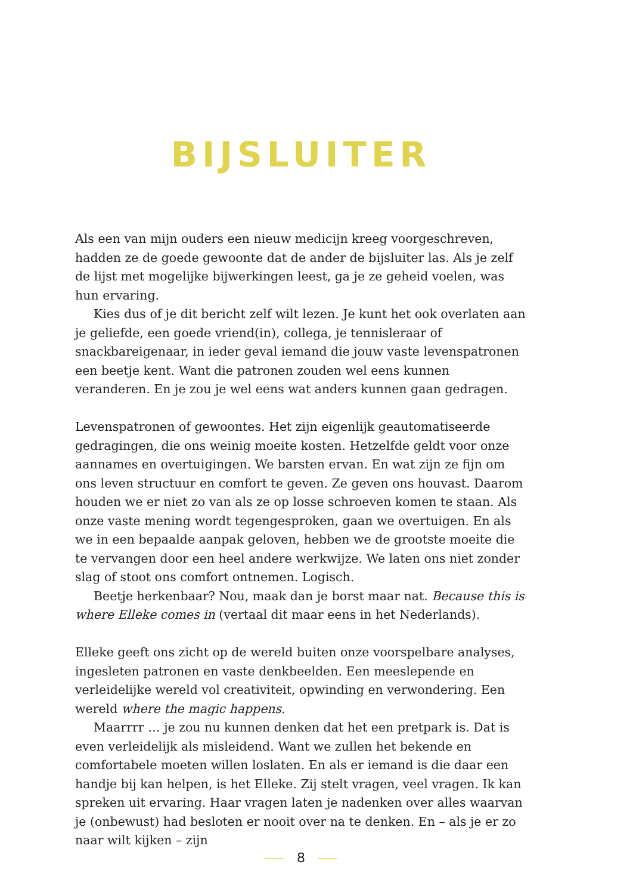BIJSLUITER
Als een van mijn ouders een nieuw medicijn kreeg voorgeschreven, hadden ze de goede gewoonte dat de ander de bijsluiter las. Als je zelf de lijst met mogelijke bijwerkingen leest, ga je ze geheid voelen, was hun ervaring.
Kies dus of je dit bericht zelf wilt lezen. Je kunt het ook overlaten aan je geliefde, een goede vriend(in), collega, je tennisleraar of snackbareigenaar, in ieder geval iemand die jouw vaste levenspatronen een beetje kent. Want die patronen zouden wel eens kunnen veranderen. En je zou je wel eens wat anders kunnen gaan gedragen.
Levenspatronen of gewoontes. Het zijn eigenlijk geautomatiseerde gedragingen, die ons weinig moeite kosten. Hetzelfde geldt voor onze aannames en overtuigingen. We barsten ervan. En wat zijn ze fijn om ons leven structuur en comfort te geven. Ze geven ons houvast. Daarom houden we er niet zo van als ze op losse schroeven komen te staan. Als onze vaste mening wordt tegengesproken, gaan we overtuigen. En als we in een bepaalde aanpak geloven, hebben we de grootste moeite die te vervangen door een heel andere werkwijze. We laten ons niet zonder slag of stoot ons comfort ontnemen. Logisch.
Beetje herkenbaar? Nou, maak dan je borst maar nat. Because this is where Elleke comes in (vertaal dit maar eens in het Nederlands).
Elleke geeft ons zicht op de wereld buiten onze voorspelbare analyses, ingesleten patronen en vaste denkbeelden. Een meeslepende en verleidelijke wereld vol creativiteit, opwinding en verwondering. Een wereld where the magic happens.
Maarrrr … je zou nu kunnen denken dat het een pretpark is. Dat is even verleidelijk als misleidend. Want we zullen het bekende en comfortabele moeten willen loslaten. En als er iemand is die daar een handje bij kan helpen, is het Elleke. Zij stelt vragen, veel vragen. Ik kan spreken uit ervaring. Haar vragen laten je nadenken over alles waarvan je (onbewust) had besloten er nooit over na te denken. En – als je er zo naar wilt kijken – zijn
8